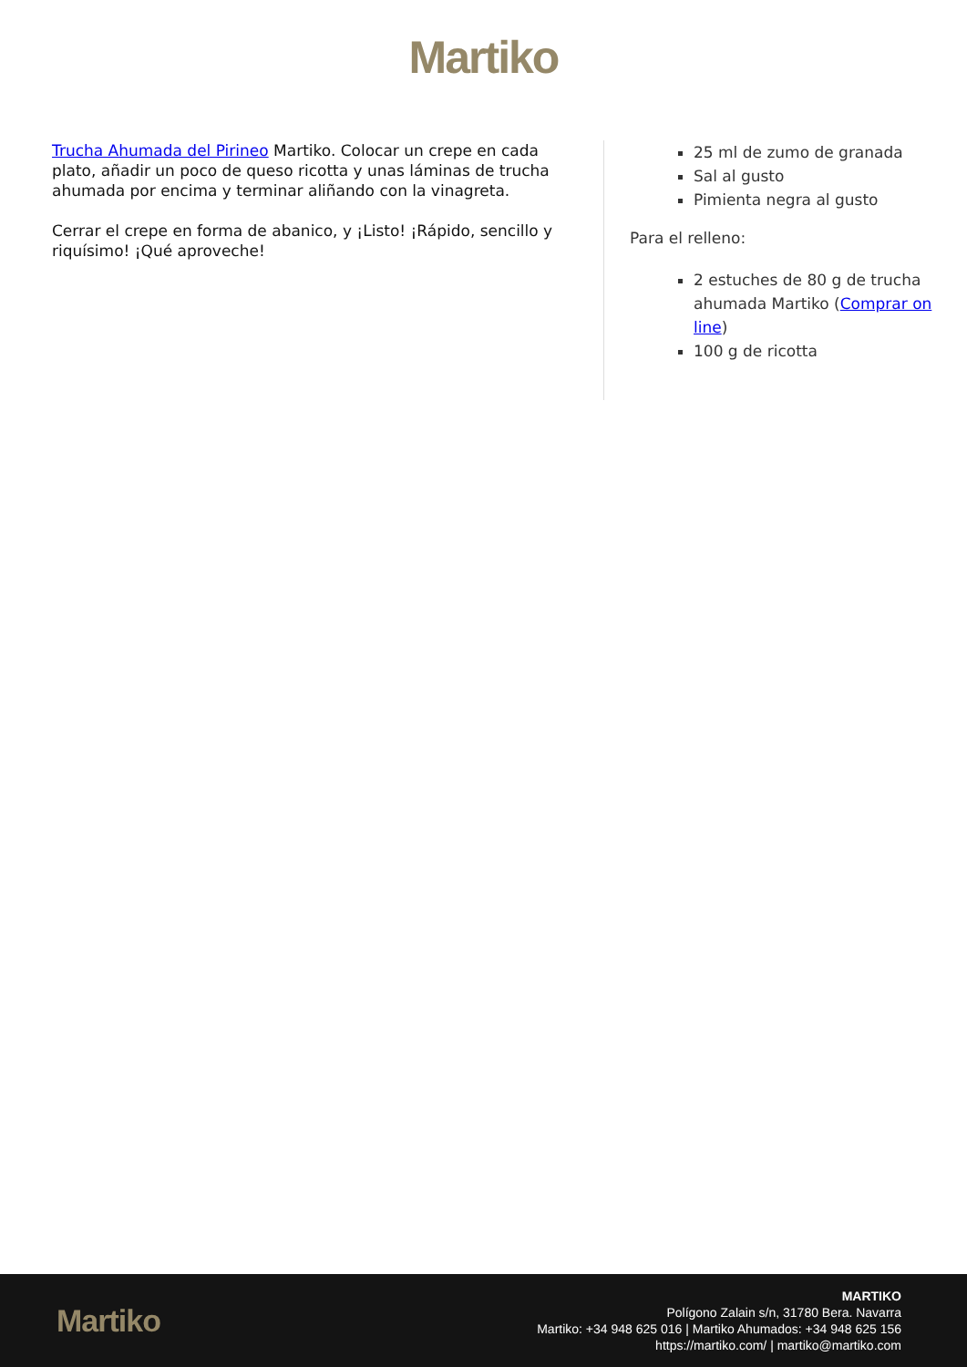Martiko
Trucha Ahumada del Pirineo Martiko. Colocar un crepe en cada plato, añadir un poco de queso ricotta y unas láminas de trucha ahumada por encima y terminar aliñando con la vinagreta.
Cerrar el crepe en forma de abanico, y ¡Listo! ¡Rápido, sencillo y riquísimo! ¡Qué aproveche!
25 ml de zumo de granada
Sal al gusto
Pimienta negra al gusto
Para el relleno:
2 estuches de 80 g de trucha ahumada Martiko (Comprar on line)
100 g de ricotta
Martiko
MARTIKO
Polígono Zalain s/n, 31780 Bera. Navarra
Martiko: +34 948 625 016 | Martiko Ahumados: +34 948 625 156
https://martiko.com/ | martiko@martiko.com